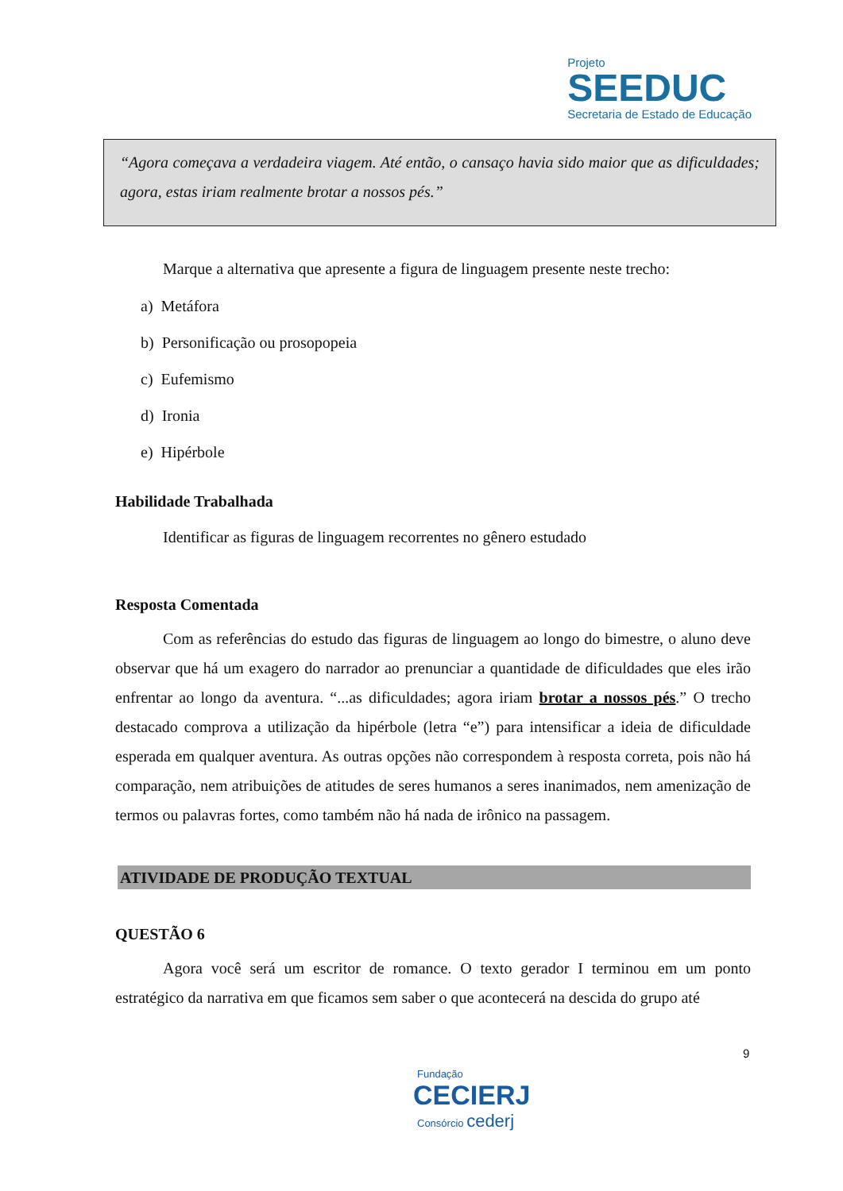Projeto
SEEDUC
Secretaria de Estado de Educação
“Agora começava a verdadeira viagem. Até então, o cansaço havia sido maior que as dificuldades; agora, estas iriam realmente brotar a nossos pés.”
Marque a alternativa que apresente a figura de linguagem presente neste trecho:
a) Metáfora
b) Personificação ou prosopopeia
c) Eufemismo
d) Ironia
e) Hipérbole
Habilidade Trabalhada
Identificar as figuras de linguagem recorrentes no gênero estudado
Resposta Comentada
Com as referências do estudo das figuras de linguagem ao longo do bimestre, o aluno deve observar que há um exagero do narrador ao prenunciar a quantidade de dificuldades que eles irão enfrentar ao longo da aventura. “...as dificuldades; agora iriam brotar a nossos pés.” O trecho destacado comprova a utilização da hipérbole (letra “e”) para intensificar a ideia de dificuldade esperada em qualquer aventura. As outras opções não correspondem à resposta correta, pois não há comparação, nem atribuições de atitudes de seres humanos a seres inanimados, nem amenização de termos ou palavras fortes, como também não há nada de irônico na passagem.
ATIVIDADE DE PRODUÇÃO TEXTUAL
QUESTÃO 6
Agora você será um escritor de romance. O texto gerador I terminou em um ponto estratégico da narrativa em que ficamos sem saber o que acontecerá na descida do grupo até
9
Fundação
CECIERJ
Consórcio cederj